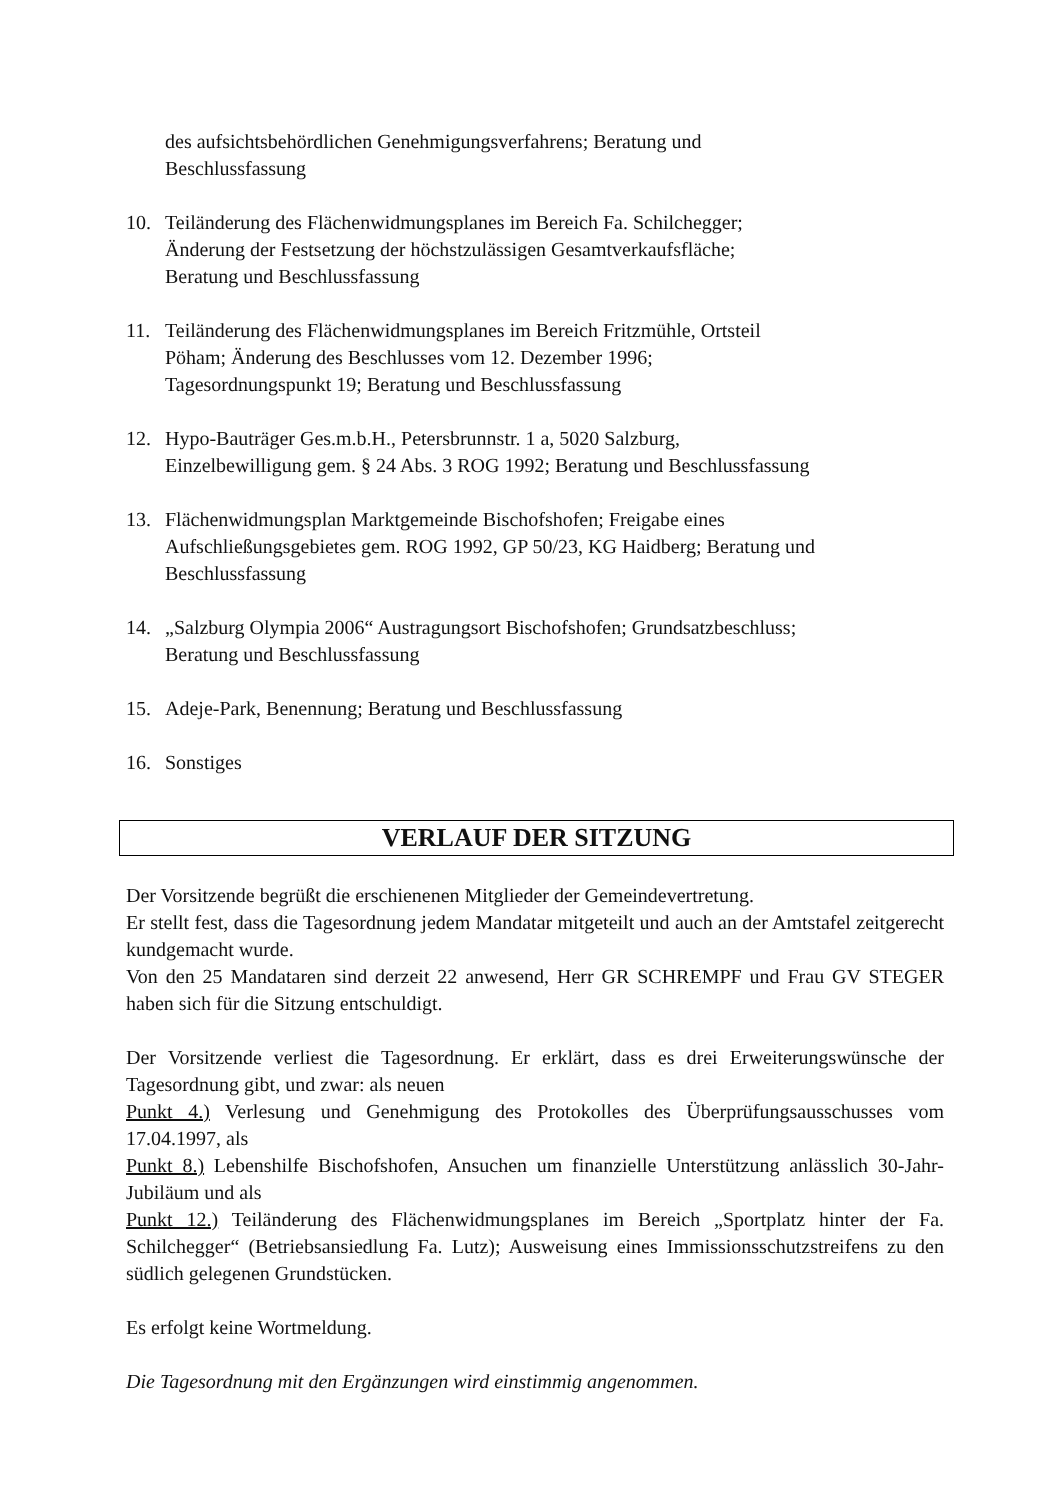des aufsichtsbehördlichen Genehmigungsverfahrens; Beratung und
Beschlussfassung
10. Teiländerung des Flächenwidmungsplanes im Bereich Fa. Schilchegger;
Änderung der Festsetzung der höchstzulässigen Gesamtverkaufsfläche;
Beratung und Beschlussfassung
11. Teiländerung des Flächenwidmungsplanes im Bereich Fritzmühle, Ortsteil
Pöham; Änderung des Beschlusses vom 12. Dezember 1996;
Tagesordnungspunkt 19; Beratung und Beschlussfassung
12. Hypo-Bauträger Ges.m.b.H., Petersbrunnstr. 1 a, 5020 Salzburg,
Einzelbewilligung gem. § 24 Abs. 3 ROG 1992; Beratung und Beschlussfassung
13. Flächenwidmungsplan Marktgemeinde Bischofshofen; Freigabe eines
Aufschließungsgebietes gem. ROG 1992, GP 50/23, KG Haidberg; Beratung und
Beschlussfassung
14. „Salzburg Olympia 2006“ Austragungsort Bischofshofen; Grundsatzbeschluss;
Beratung und Beschlussfassung
15. Adeje-Park, Benennung; Beratung und Beschlussfassung
16. Sonstiges
VERLAUF DER SITZUNG
Der Vorsitzende begrüßt die erschienenen Mitglieder der Gemeindevertretung.
Er stellt fest, dass die Tagesordnung jedem Mandatar mitgeteilt und auch an der Amtstafel zeitgerecht kundgemacht wurde.
Von den 25 Mandataren sind derzeit 22 anwesend, Herr GR SCHREMPF und Frau GV STEGER haben sich für die Sitzung entschuldigt.
Der Vorsitzende verliest die Tagesordnung. Er erklärt, dass es drei Erweiterungswünsche der Tagesordnung gibt, und zwar: als neuen
Punkt 4.) Verlesung und Genehmigung des Protokolles des Überprüfungsausschusses vom 17.04.1997, als
Punkt 8.) Lebenshilfe Bischofshofen, Ansuchen um finanzielle Unterstützung anlässlich 30-Jahr-Jubiläum und als
Punkt 12.) Teiländerung des Flächenwidmungsplanes im Bereich „Sportplatz hinter der Fa. Schilchegger“ (Betriebsansiedlung Fa. Lutz); Ausweisung eines Immissionsschutzstreifens zu den südlich gelegenen Grundstücken.
Es erfolgt keine Wortmeldung.
Die Tagesordnung mit den Ergänzungen wird einstimmig angenommen.